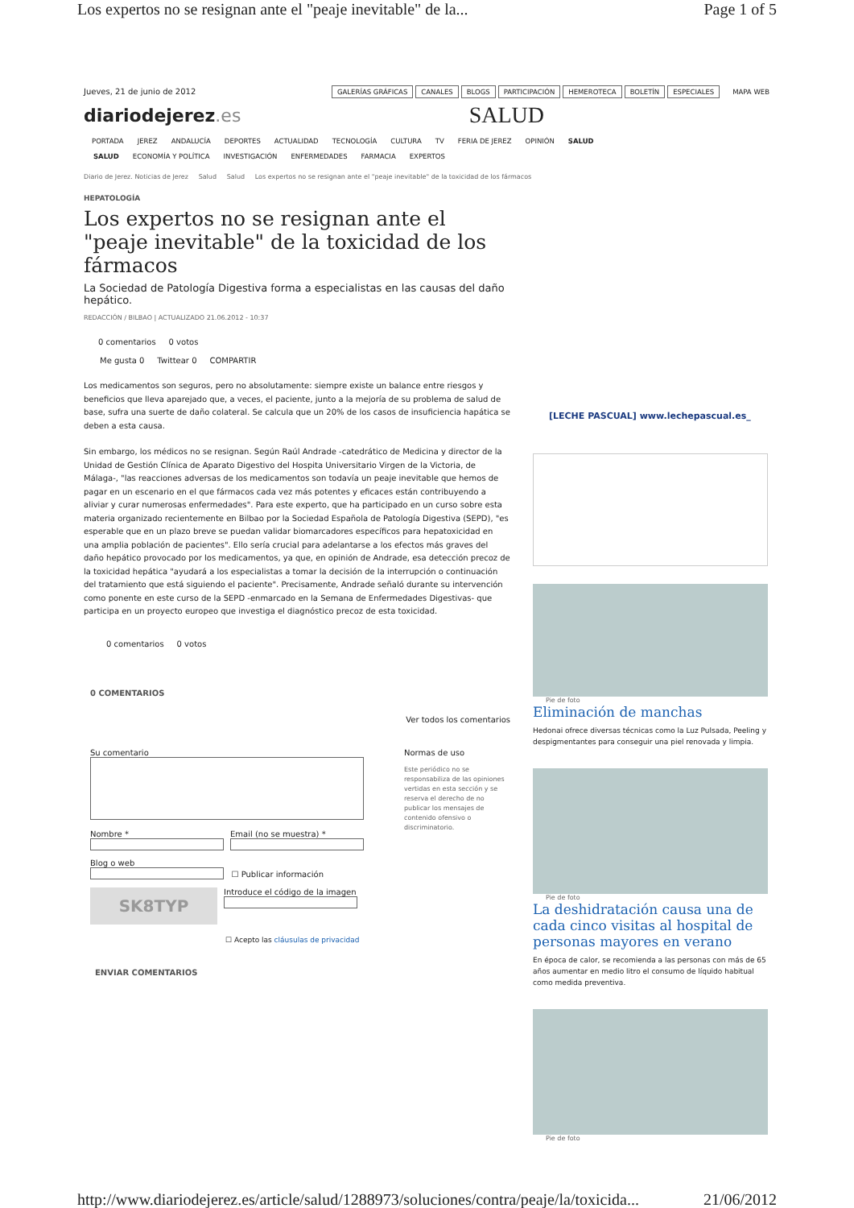Los expertos no se resignan ante el "peaje inevitable" de la... Page 1 of 5
Jueves, 21 de junio de 2012 GALERÍAS GRÁFICAS CANALES BLOGS PARTICIPACIÓN HEMEROTECA BOLETÍN ESPECIALES MAPA WEB
diariodejerez.es SALUD
PORTADA JEREZ ANDALUCÍA DEPORTES ACTUALIDAD TECNOLOGÍA CULTURA TV FERIA DE JEREZ OPINIÓN SALUD
SALUD ECONOMÍA Y POLÍTICA INVESTIGACIÓN ENFERMEDADES FARMACIA EXPERTOS
Diario de Jerez. Noticias de Jerez Salud Salud Los expertos no se resignan ante el "peaje inevitable" de la toxicidad de los fármacos
HEPATOLOGÍA
Los expertos no se resignan ante el "peaje inevitable" de la toxicidad de los fármacos
La Sociedad de Patología Digestiva forma a especialistas en las causas del daño hepático.
REDACCIÓN / BILBAO | ACTUALIZADO 21.06.2012 - 10:37
0 comentarios 0 votos
Me gusta 0 Twittear 0 COMPARTIR
Los medicamentos son seguros, pero no absolutamente: siempre existe un balance entre riesgos y beneficios que lleva aparejado que, a veces, el paciente, junto a la mejoría de su problema de salud de base, sufra una suerte de daño colateral. Se calcula que un 20% de los casos de insuficiencia hapática se deben a esta causa.
Sin embargo, los médicos no se resignan. Según Raúl Andrade -catedrático de Medicina y director de la Unidad de Gestión Clínica de Aparato Digestivo del Hospita Universitario Virgen de la Victoria, de Málaga-, "las reacciones adversas de los medicamentos son todavía un peaje inevitable que hemos de pagar en un escenario en el que fármacos cada vez más potentes y eficaces están contribuyendo a aliviar y curar numerosas enfermedades". Para este experto, que ha participado en un curso sobre esta materia organizado recientemente en Bilbao por la Sociedad Española de Patología Digestiva (SEPD), "es esperable que en un plazo breve se puedan validar biomarcadores específicos para hepatoxicidad en una amplia población de pacientes". Ello sería crucial para adelantarse a los efectos más graves del daño hepático provocado por los medicamentos, ya que, en opinión de Andrade, esa detección precoz de la toxicidad hepática "ayudará a los especialistas a tomar la decisión de la interrupción o continuación del tratamiento que está siguiendo el paciente". Precisamente, Andrade señaló durante su intervención como ponente en este curso de la SEPD -enmarcado en la Semana de Enfermedades Digestivas- que participa en un proyecto europeo que investiga el diagnóstico precoz de esta toxicidad.
0 comentarios 0 votos
0 COMENTARIOS
Ver todos los comentarios
Su comentario
Nombre *
Email (no se muestra) *
Blog o web
☐ Publicar información
SK8TYP
Introduce el código de la imagen
☐ Acepto las cláusulas de privacidad
ENVIAR COMENTARIOS
Normas de uso
Este periódico no se responsabiliza de las opiniones vertidas en esta sección y se reserva el derecho de no publicar los mensajes de contenido ofensivo o discriminatorio.
[LECHE PASCUAL] www.lechepascual.es_
Pie de foto
Eliminación de manchas
Hedonai ofrece diversas técnicas como la Luz Pulsada, Peeling y despigmentantes para conseguir una piel renovada y limpia.
Pie de foto
La deshidratación causa una de cada cinco visitas al hospital de personas mayores en verano
En época de calor, se recomienda a las personas con más de 65 años aumentar en medio litro el consumo de líquido habitual como medida preventiva.
Pie de foto
http://www.diariodejerez.es/article/salud/1288973/soluciones/contra/peaje/la/toxicida... 21/06/2012